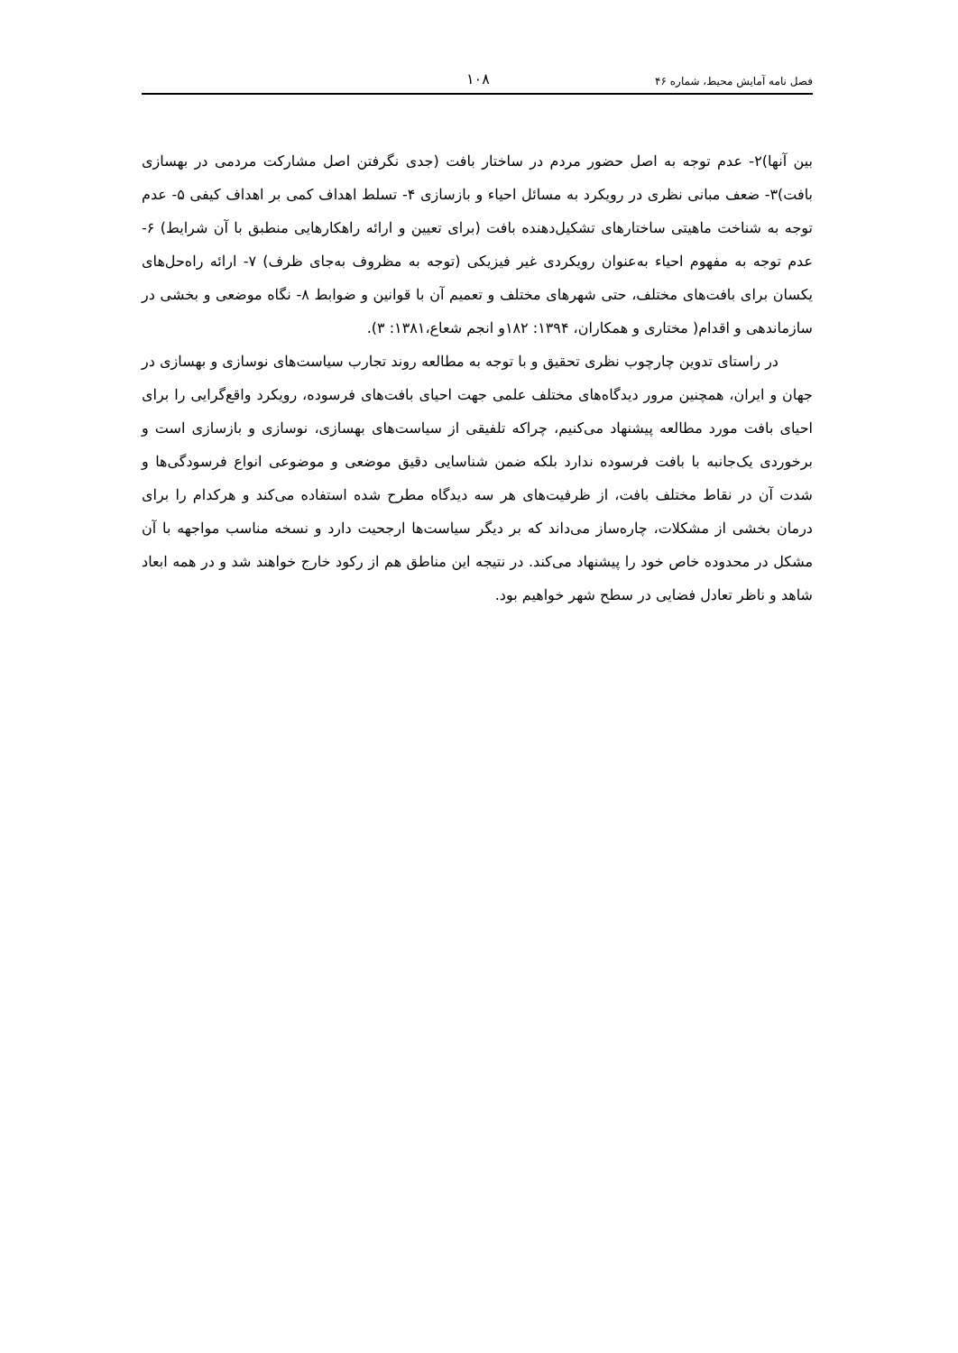فصل نامه آمایش محیط، شماره ۴۶ ۱۰۸
بین آنها)۲- عدم توجه به اصل حضور مردم در ساختار بافت (جدی نگرفتن اصل مشارکت مردمی در بهسازی بافت)۳- ضعف مبانی نظری در رویکرد به مسائل احیاء و بازسازی ۴- تسلط اهداف کمی بر اهداف کیفی ۵- عدم توجه به شناخت ماهیتی ساختارهای تشکیل‌دهنده بافت (برای تعیین و ارائه راهکارهایی منطبق با آن شرایط) ۶- عدم توجه به مفهوم احیاء به‌عنوان رویکردی غیر فیزیکی (توجه به مظروف به‌جای ظرف) ۷- ارائه راه‌حل‌های یکسان برای بافت‌های مختلف، حتی شهرهای مختلف و تعمیم آن با قوانین و ضوابط ۸- نگاه موضعی و بخشی در سازماندهی و اقدام( مختاری و همکاران، ۱۳۹۴: ۱۸۲و انجم شعاع،۱۳۸۱: ۳).
در راستای تدوین چارچوب نظری تحقیق و با توجه به مطالعه روند تجارب سیاست‌های نوسازی و بهسازی در جهان و ایران، همچنین مرور دیدگاه‌های مختلف علمی جهت احیای بافت‌های فرسوده، رویکرد واقع‌گرایی را برای احیای بافت مورد مطالعه پیشنهاد می‌کنیم، چراکه تلفیقی از سیاست‌های بهسازی، نوسازی و بازسازی است و برخوردی یک‌جانبه با بافت فرسوده ندارد بلکه ضمن شناسایی دقیق موضعی و موضوعی انواع فرسودگی‌ها و شدت آن در نقاط مختلف بافت، از ظرفیت‌های هر سه دیدگاه مطرح شده استفاده می‌کند و هرکدام را برای درمان بخشی از مشکلات، چاره‌ساز می‌داند که بر دیگر سیاست‌ها ارجحیت دارد و نسخه مناسب مواجهه با آن مشکل در محدوده خاص خود را پیشنهاد می‌کند. در نتیجه این مناطق هم از رکود خارج خواهند شد و در همه ابعاد شاهد و ناظر تعادل فضایی در سطح شهر خواهیم بود.